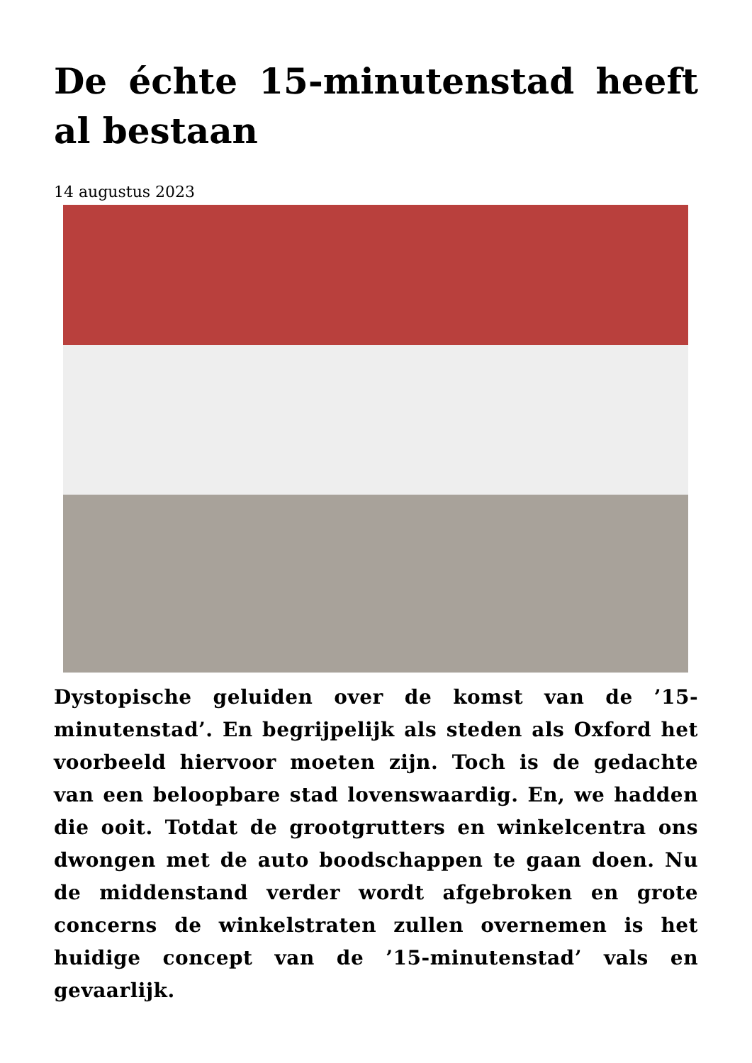De échte 15-minutenstad heeft al bestaan
14 augustus 2023
Dystopische geluiden over de komst van de ’15-minutenstad’. En begrijpelijk als steden als Oxford het voorbeeld hiervoor moeten zijn. Toch is de gedachte van een beloopbare stad lovenswaardig. En, we hadden die ooit. Totdat de grootgrutters en winkelcentra ons dwongen met de auto boodschappen te gaan doen. Nu de middenstand verder wordt afgebroken en grote concerns de winkelstraten zullen overnemen is het huidige concept van de ’15-minutenstad’ vals en gevaarlijk.